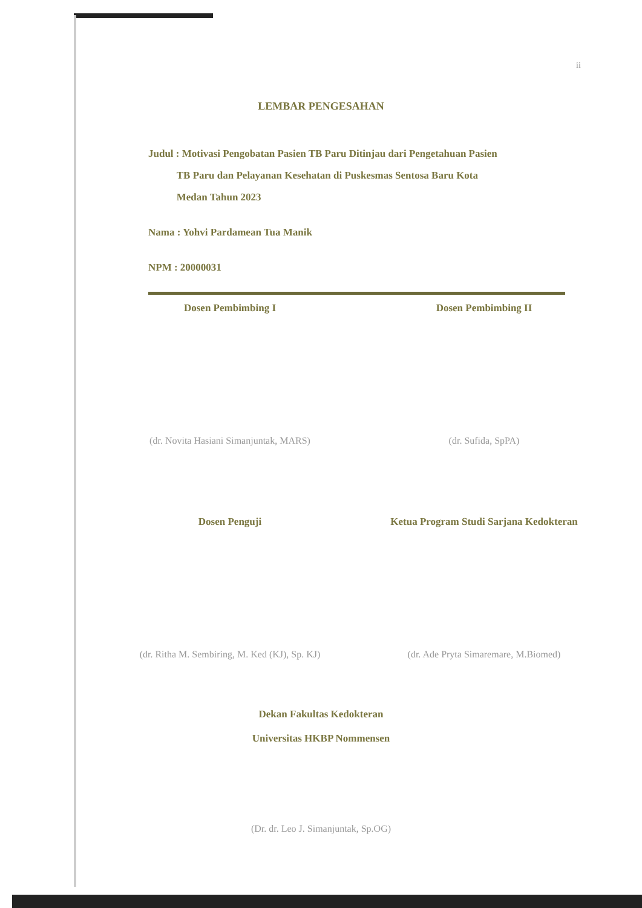ii
LEMBAR PENGESAHAN
Judul : Motivasi Pengobatan Pasien TB Paru Ditinjau dari Pengetahuan Pasien
TB Paru dan Pelayanan Kesehatan di Puskesmas Sentosa Baru Kota
Medan Tahun 2023
Nama : Yohvi Pardamean Tua Manik
NPM : 20000031
Dosen Pembimbing I Dosen Pembimbing II
(dr. Novita Hasiani Simanjuntak, MARS)
(dr. Sufida, SpPA)
Dosen Penguji Ketua Program Studi Sarjana Kedokteran
(dr. Ritha M. Sembiring, M. Ked (KJ), Sp. KJ)
(dr. Ade Pryta Simaremare, M.Biomed)
Dekan Fakultas Kedokteran
Universitas HKBP Nommensen
(Dr. dr. Leo J. Simanjuntak, Sp.OG)